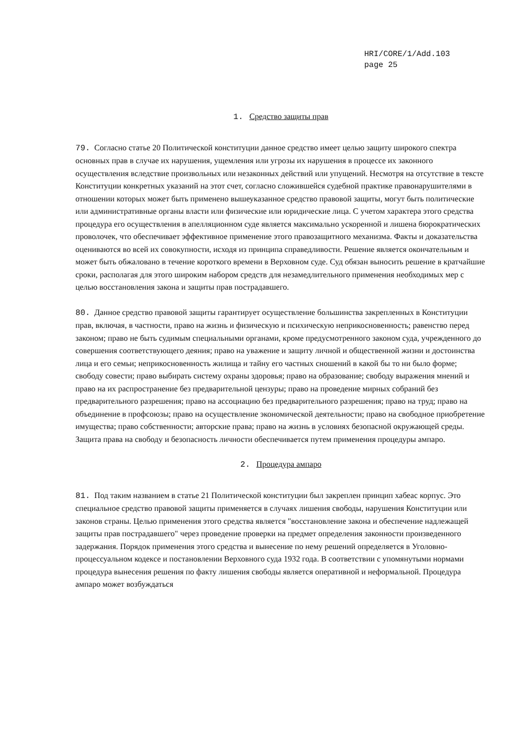HRI/CORE/1/Add.103
page 25
1. Средство защиты прав
79. Согласно статье 20 Политической конституции данное средство имеет целью защиту широкого спектра основных прав в случае их нарушения, ущемления или угрозы их нарушения в процессе их законного осуществления вследствие произвольных или незаконных действий или упущений. Несмотря на отсутствие в тексте Конституции конкретных указаний на этот счет, согласно сложившейся судебной практике правонарушителями в отношении которых может быть применено вышеуказанное средство правовой защиты, могут быть политические или административные органы власти или физические или юридические лица. С учетом характера этого средства процедура его осуществления в апелляционном суде является максимально ускоренной и лишена бюрократических проволочек, что обеспечивает эффективное применение этого правозащитного механизма. Факты и доказательства оцениваются во всей их совокупности, исходя из принципа справедливости. Решение является окончательным и может быть обжаловано в течение короткого времени в Верховном суде. Суд обязан выносить решение в кратчайшие сроки, располагая для этого широким набором средств для незамедлительного применения необходимых мер с целью восстановления закона и защиты прав пострадавшего.
80. Данное средство правовой защиты гарантирует осуществление большинства закрепленных в Конституции прав, включая, в частности, право на жизнь и физическую и психическую неприкосновенность; равенство перед законом; право не быть судимым специальными органами, кроме предусмотренного законом суда, учрежденного до совершения соответствующего деяния; право на уважение и защиту личной и общественной жизни и достоинства лица и его семьи; неприкосновенность жилища и тайну его частных сношений в какой бы то ни было форме; свободу совести; право выбирать систему охраны здоровья; право на образование; свободу выражения мнений и право на их распространение без предварительной цензуры; право на проведение мирных собраний без предварительного разрешения; право на ассоциацию без предварительного разрешения; право на труд; право на объединение в профсоюзы; право на осуществление экономической деятельности; право на свободное приобретение имущества; право собственности; авторские права; право на жизнь в условиях безопасной окружающей среды. Защита права на свободу и безопасность личности обеспечивается путем применения процедуры ампаро.
2. Процедура ампаро
81. Под таким названием в статье 21 Политической конституции был закреплен принцип хабеас корпус. Это специальное средство правовой защиты применяется в случаях лишения свободы, нарушения Конституции или законов страны. Целью применения этого средства является "восстановление закона и обеспечение надлежащей защиты прав пострадавшего" через проведение проверки на предмет определения законности произведенного задержания. Порядок применения этого средства и вынесение по нему решений определяется в Уголовно-процессуальном кодексе и постановлении Верховного суда 1932 года. В соответствии с упомянутыми нормами процедура вынесения решения по факту лишения свободы является оперативной и неформальной. Процедура ампаро может возбуждаться